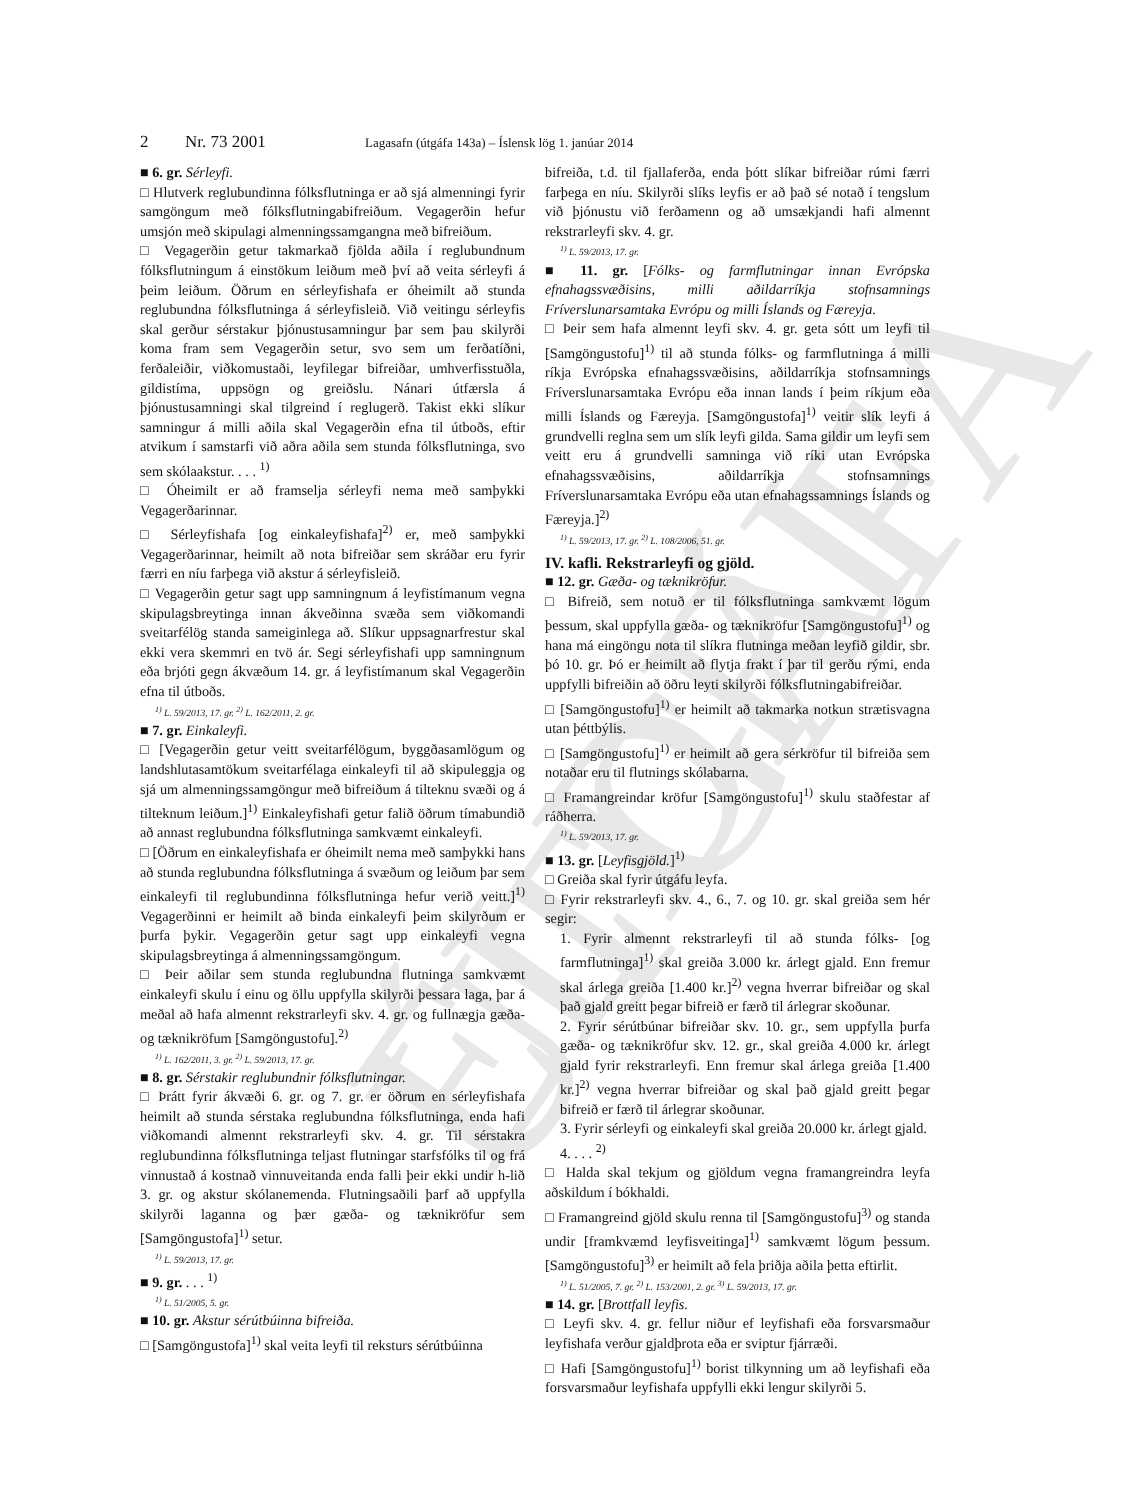ELDRI ÚTGÁFA
2 Nr. 73 2001 Lagasafn (útgáfa 143a) – Íslensk lög 1. janúar 2014
■ 6. gr. Sérleyfi.
□ Hlutverk reglubundinna fólksflutninga er að sjá almenningi fyrir samgöngum með fólksflutningabifreiðum. Vegagerðin hefur umsjón með skipulagi almenningssamgangna með bifreiðum.
□ Vegagerðin getur takmarkað fjölda aðila í reglubundnum fólksflutningum á einstökum leiðum með því að veita sérleyfi á þeim leiðum. Öðrum en sérleyfishafa er óheimilt að stunda reglubundna fólksflutninga á sérleyfisleið. Við veitingu sérleyfis skal gerður sérstakur þjónustusamningur þar sem þau skilyrði koma fram sem Vegagerðin setur, svo sem um ferðatíðni, ferðaleiðir, viðkomustaði, leyfilegar bifreiðar, umhverfisstuðla, gildistíma, uppsögn og greiðslu. Nánari útfærsla á þjónustusamningi skal tilgreind í reglugerð. Takist ekki slíkur samningur á milli aðila skal Vegagerðin efna til útboðs, eftir atvikum í samstarfi við aðra aðila sem stunda fólksflutninga, svo sem skólaakstur. . . . <sup>1)</sup>
□ Óheimilt er að framselja sérleyfi nema með samþykki Vegagerðarinnar.
□ Sérleyfishafa [og einkaleyfishafa]<sup>2)</sup> er, með samþykki Vegagerðarinnar, heimilt að nota bifreiðar sem skráðar eru fyrir færri en níu farþega við akstur á sérleyfisleið.
□ Vegagerðin getur sagt upp samningnum á leyfistímanum vegna skipulagsbreytinga innan ákveðinna svæða sem viðkomandi sveitarfélög standa sameiginlega að. Slíkur uppsagnarfrestur skal ekki vera skemmri en tvö ár. Segi sérleyfishafi upp samningnum eða brjóti gegn ákvæðum 14. gr. á leyfistímanum skal Vegagerðin efna til útboðs.
<sup>1)</sup> L. 59/2013, 17. gr. <sup>2)</sup> L. 162/2011, 2. gr.
■ 7. gr. Einkaleyfi.
□ [Vegagerðin getur veitt sveitarfélögum, byggðasamlögum og landshlutasamtökum sveitarfélaga einkaleyfi til að skipuleggja og sjá um almenningssamgöngur með bifreiðum á tilteknu svæði og á tilteknum leiðum.]<sup>1)</sup> Einkaleyfishafi getur falið öðrum tímabundið að annast reglubundna fólksflutninga samkvæmt einkaleyfi.
□ [Öðrum en einkaleyfishafa er óheimilt nema með samþykki hans að stunda reglubundna fólksflutninga á svæðum og leiðum þar sem einkaleyfi til reglubundinna fólksflutninga hefur verið veitt.]<sup>1)</sup> Vegagerðinni er heimilt að binda einkaleyfi þeim skilyrðum er þurfa þykir. Vegagerðin getur sagt upp einkaleyfi vegna skipulagsbreytinga á almenningssamgöngum.
□ Þeir aðilar sem stunda reglubundna flutninga samkvæmt einkaleyfi skulu í einu og öllu uppfylla skilyrði þessara laga, þar á meðal að hafa almennt rekstrarleyfi skv. 4. gr. og fullnægja gæða- og tæknikröfum [Samgöngustofu].<sup>2)</sup>
<sup>1)</sup> L. 162/2011, 3. gr. <sup>2)</sup> L. 59/2013, 17. gr.
■ 8. gr. Sérstakir reglubundnir fólksflutningar.
□ Þrátt fyrir ákvæði 6. gr. og 7. gr. er öðrum en sérleyfishafa heimilt að stunda sérstaka reglubundna fólksflutninga, enda hafi viðkomandi almennt rekstrarleyfi skv. 4. gr. Til sérstakra reglubundinna fólksflutninga teljast flutningar starfsfólks til og frá vinnustað á kostnað vinnuveitanda enda falli þeir ekki undir h-lið 3. gr. og akstur skólanemenda. Flutningsaðili þarf að uppfylla skilyrði laganna og þær gæða- og tæknikröfur sem [Samgöngustofa]<sup>1)</sup> setur.
<sup>1)</sup> L. 59/2013, 17. gr.
■ 9. gr. . . . <sup>1)</sup>
<sup>1)</sup> L. 51/2005, 5. gr.
■ 10. gr. Akstur sérútbúinna bifreiða.
□ [Samgöngustofa]<sup>1)</sup> skal veita leyfi til reksturs sérútbúinna
bifreiða, t.d. til fjallaferða, enda þótt slíkar bifreiðar rúmi færri farþega en níu. Skilyrði slíks leyfis er að það sé notað í tengslum við þjónustu við ferðamenn og að umsækjandi hafi almennt rekstrarleyfi skv. 4. gr.
<sup>1)</sup> L. 59/2013, 17. gr.
■ 11. gr. [Fólks- og farmflutningar innan Evrópska efnahagssvæðisins, milli aðildarríkja stofnsamnings Fríverslunarsamtaka Evrópu og milli Íslands og Færeyja.
□ Þeir sem hafa almennt leyfi skv. 4. gr. geta sótt um leyfi til [Samgöngustofu]<sup>1)</sup> til að stunda fólks- og farmflutninga á milli ríkja Evrópska efnahagssvæðisins, aðildarríkja stofnsamnings Fríverslunarsamtaka Evrópu eða innan lands í þeim ríkjum eða milli Íslands og Færeyja. [Samgöngustofa]<sup>1)</sup> veitir slík leyfi á grundvelli reglna sem um slík leyfi gilda. Sama gildir um leyfi sem veitt eru á grundvelli samninga við ríki utan Evrópska efnahagssvæðisins, aðildarríkja stofnsamnings Fríverslunarsamtaka Evrópu eða utan efnahagssamnings Íslands og Færeyja.]<sup>2)</sup>
<sup>1)</sup> L. 59/2013, 17. gr. <sup>2)</sup> L. 108/2006, 51. gr.
IV. kafli. Rekstrarleyfi og gjöld.
■ 12. gr. Gæða- og tæknikröfur.
□ Bifreið, sem notuð er til fólksflutninga samkvæmt lögum þessum, skal uppfylla gæða- og tæknikröfur [Samgöngustofu]<sup>1)</sup> og hana má eingöngu nota til slíkra flutninga meðan leyfið gildir, sbr. þó 10. gr. Þó er heimilt að flytja frakt í þar til gerðu rými, enda uppfylli bifreiðin að öðru leyti skilyrði fólksflutningabifreiðar.
□ [Samgöngustofu]<sup>1)</sup> er heimilt að takmarka notkun strætisvagna utan þéttbýlis.
□ [Samgöngustofu]<sup>1)</sup> er heimilt að gera sérkröfur til bifreiða sem notaðar eru til flutnings skólabarna.
□ Framangreindar kröfur [Samgöngustofu]<sup>1)</sup> skulu staðfestar af ráðherra.
<sup>1)</sup> L. 59/2013, 17. gr.
■ 13. gr. [Leyfisgjöld.]<sup>1)</sup>
□ Greiða skal fyrir útgáfu leyfa.
□ Fyrir rekstrarleyfi skv. 4., 6., 7. og 10. gr. skal greiða sem hér segir:
1. Fyrir almennt rekstrarleyfi til að stunda fólks- [og farmflutninga]<sup>1)</sup> skal greiða 3.000 kr. árlegt gjald. Enn fremur skal árlega greiða [1.400 kr.]<sup>2)</sup> vegna hverrar bifreiðar og skal það gjald greitt þegar bifreið er færð til árlegrar skoðunar.
2. Fyrir sérútbúnar bifreiðar skv. 10. gr., sem uppfylla þurfa gæða- og tæknikröfur skv. 12. gr., skal greiða 4.000 kr. árlegt gjald fyrir rekstrarleyfi. Enn fremur skal árlega greiða [1.400 kr.]<sup>2)</sup> vegna hverrar bifreiðar og skal það gjald greitt þegar bifreið er færð til árlegrar skoðunar.
3. Fyrir sérleyfi og einkaleyfi skal greiða 20.000 kr. árlegt gjald.
4. . . . <sup>2)</sup>
□ Halda skal tekjum og gjöldum vegna framangreindra leyfa aðskildum í bókhaldi.
□ Framangreind gjöld skulu renna til [Samgöngustofu]<sup>3)</sup> og standa undir [framkvæmd leyfisveitinga]<sup>1)</sup> samkvæmt lögum þessum. [Samgöngustofu]<sup>3)</sup> er heimilt að fela þriðja aðila þetta eftirlit.
<sup>1)</sup> L. 51/2005, 7. gr. <sup>2)</sup> L. 153/2001, 2. gr. <sup>3)</sup> L. 59/2013, 17. gr.
■ 14. gr. [Brottfall leyfis.
□ Leyfi skv. 4. gr. fellur niður ef leyfishafi eða forsvarsmaður leyfishafa verður gjaldþrota eða er sviptur fjárræði.
□ Hafi [Samgöngustofu]<sup>1)</sup> borist tilkynning um að leyfishafi eða forsvarsmaður leyfishafa uppfylli ekki lengur skilyrði 5.